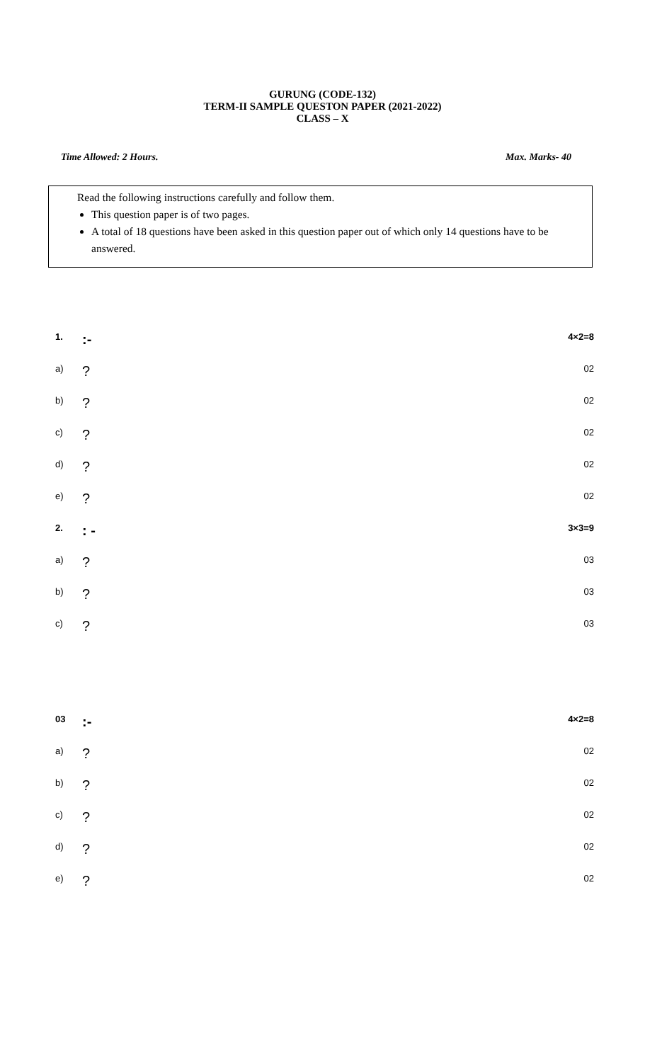GURUNG (CODE-132)
TERM-II SAMPLE QUESTON PAPER (2021-2022)
CLASS – X
Time Allowed: 2 Hours. Max. Marks- 40
Read the following instructions carefully and follow them.
This question paper is of two pages.
A total of 18 questions have been asked in this question paper out of which only 14 questions have to be answered.
1.:- 4×2=8
a)? 02
b)? 02
c)? 02
d)? 02
e)? 02
2.: - 3×3=9
a)? 03
b)? 03
c)? 03
03:- 4×2=8
a)? 02
b)? 02
c)? 02
d)? 02
e)? 02